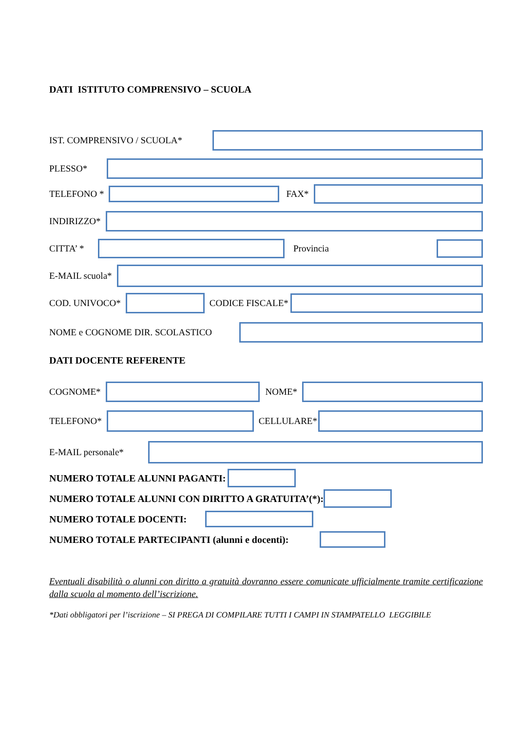DATI ISTITUTO COMPRENSIVO – SCUOLA
IST. COMPRENSIVO / SCUOLA*
PLESSO*
TELEFONO * FAX*
INDIRIZZO*
CITTA’ * Provincia
E-MAIL scuola*
COD. UNIVOCO* CODICE FISCALE*
NOME e COGNOME DIR. SCOLASTICO
DATI DOCENTE REFERENTE
COGNOME* NOME*
TELEFONO* CELLULARE*
E-MAIL personale*
NUMERO TOTALE ALUNNI PAGANTI:
NUMERO TOTALE ALUNNI CON DIRITTO A GRATUITA’(*):
NUMERO TOTALE DOCENTI:
NUMERO TOTALE PARTECIPANTI (alunni e docenti):
Eventuali disabilità o alunni con diritto a gratuità dovranno essere comunicate ufficialmente tramite certificazione dalla scuola al momento dell’iscrizione.
*Dati obbligatori per l’iscrizione – SI PREGA DI COMPILARE TUTTI I CAMPI IN STAMPATELLO LEGGIBILE